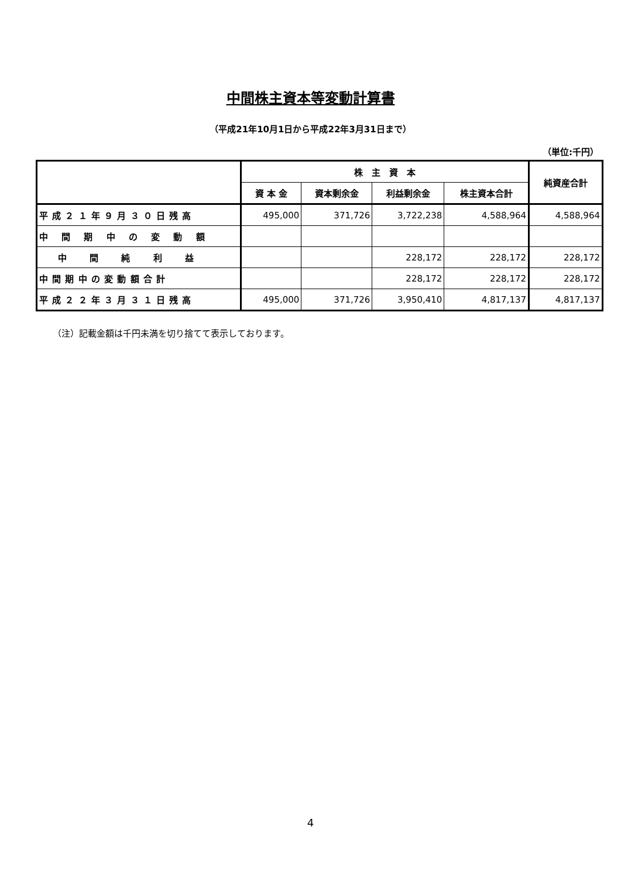中間株主資本等変動計算書
（平成21年10月1日から平成22年3月31日まで）
（単位:千円）
| | 株 主 資 本 | | | | 純資産合計 |
| --- | --- | --- | --- | --- | --- |
| | 資 本 金 | 資本剰余金 | 利益剰余金 | 株主資本合計 | |
| 平 成 ２ １ 年 ９ 月 ３ ０ 日 残 高 | 495,000 | 371,726 | 3,722,238 | 4,588,964 | 4,588,964 |
| 中 間 期 中 の 変 動 額 | | | | | |
| 中 間 純 利 益 | | | 228,172 | 228,172 | 228,172 |
| 中 間 期 中 の 変 動 額 合 計 | | | 228,172 | 228,172 | 228,172 |
| 平 成 ２ ２ 年 ３ 月 ３ １ 日 残 高 | 495,000 | 371,726 | 3,950,410 | 4,817,137 | 4,817,137 |
（注）記載金額は千円未満を切り捨てて表示しております。
4